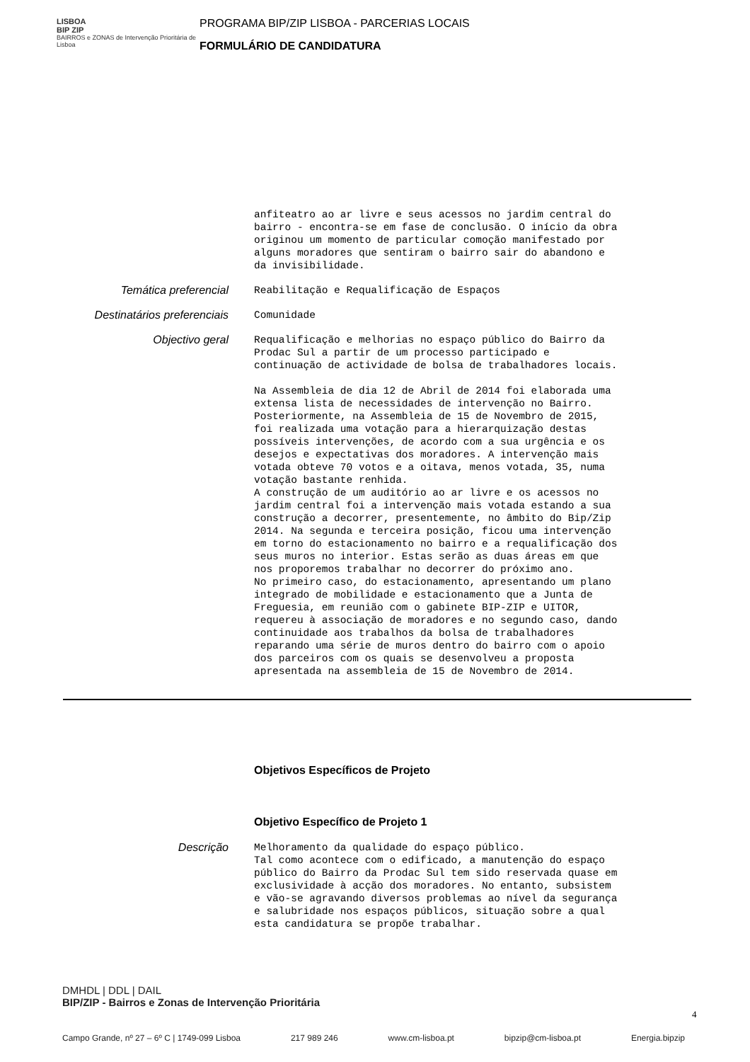LISBOA
BIP ZIP
BAIRROS e ZONAS de Intervenção Prioritária de Lisboa
PROGRAMA BIP/ZIP LISBOA - PARCERIAS LOCAIS
FORMULÁRIO DE CANDIDATURA
anfiteatro ao ar livre e seus acessos no jardim central do bairro - encontra-se em fase de conclusão. O início da obra originou um momento de particular comoção manifestado por alguns moradores que sentiram o bairro sair do abandono e da invisibilidade.
Temática preferencial
Reabilitação e Requalificação de Espaços
Destinatários preferenciais
Comunidade
Objectivo geral
Requalificação e melhorias no espaço público do Bairro da Prodac Sul a partir de um processo participado e continuação de actividade de bolsa de trabalhadores locais. Na Assembleia de dia 12 de Abril de 2014 foi elaborada uma extensa lista de necessidades de intervenção no Bairro. Posteriormente, na Assembleia de 15 de Novembro de 2015, foi realizada uma votação para a hierarquização destas possíveis intervenções, de acordo com a sua urgência e os desejos e expectativas dos moradores. A intervenção mais votada obteve 70 votos e a oitava, menos votada, 35, numa votação bastante renhida. A construção de um auditório ao ar livre e os acessos no jardim central foi a intervenção mais votada estando a sua construção a decorrer, presentemente, no âmbito do Bip/Zip 2014. Na segunda e terceira posição, ficou uma intervenção em torno do estacionamento no bairro e a requalificação dos seus muros no interior. Estas serão as duas áreas em que nos proporemos trabalhar no decorrer do próximo ano. No primeiro caso, do estacionamento, apresentando um plano integrado de mobilidade e estacionamento que a Junta de Freguesia, em reunião com o gabinete BIP-ZIP e UITOR, requereu à associação de moradores e no segundo caso, dando continuidade aos trabalhos da bolsa de trabalhadores reparando uma série de muros dentro do bairro com o apoio dos parceiros com os quais se desenvolveu a proposta apresentada na assembleia de 15 de Novembro de 2014.
Objetivos Específicos de Projeto
Objetivo Específico de Projeto 1
Descrição
Melhoramento da qualidade do espaço público. Tal como acontece com o edificado, a manutenção do espaço público do Bairro da Prodac Sul tem sido reservada quase em exclusividade à acção dos moradores. No entanto, subsistem e vão-se agravando diversos problemas ao nível da segurança e salubridade nos espaços públicos, situação sobre a qual esta candidatura se propõe trabalhar.
DMHDL | DDL | DAIL
BIP/ZIP - Bairros e Zonas de Intervenção Prioritária
Campo Grande, nº 27 – 6º C | 1749-099 Lisboa 217 989 246 www.cm-lisboa.pt bipzip@cm-lisboa.pt Energia.bipzip
4